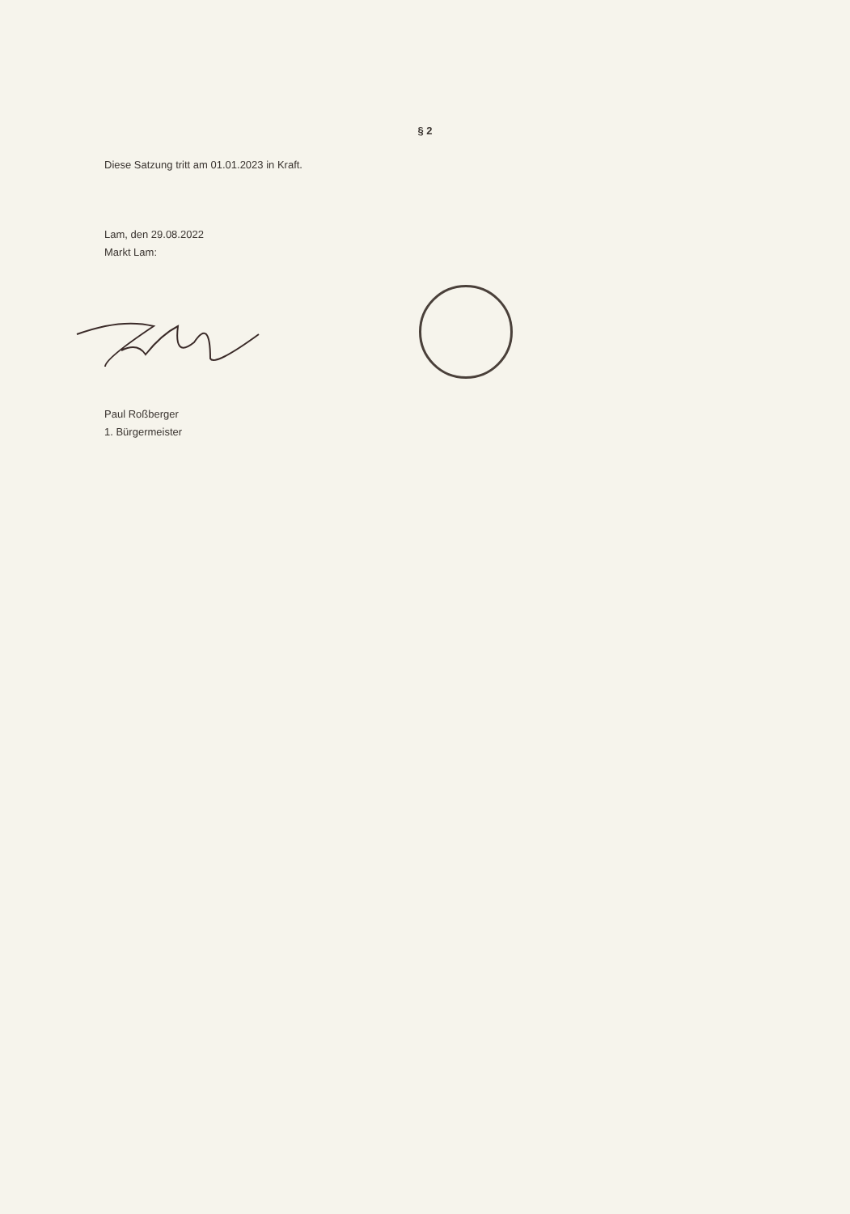§ 2
Diese Satzung tritt am 01.01.2023 in Kraft.
Lam, den 29.08.2022
Markt Lam:
Paul Roßberger
1. Bürgermeister